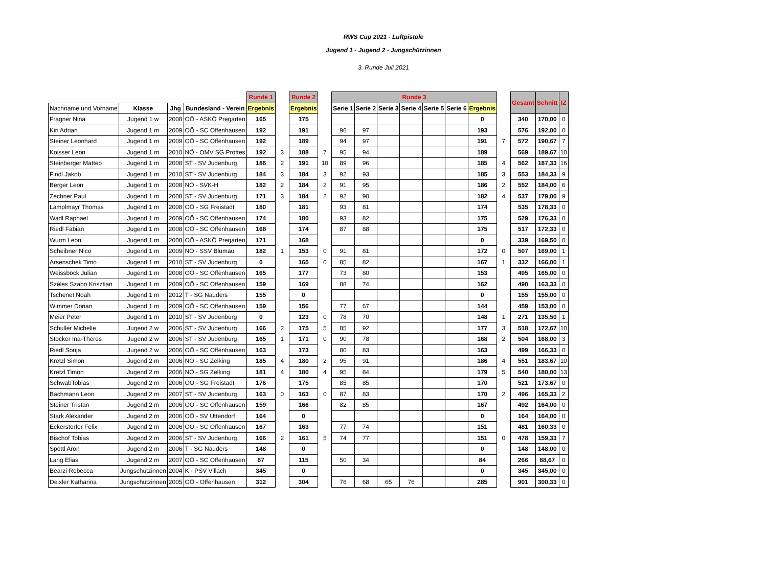RWS Cup 2021 - Luftpistole
Jugend 1 - Jugend 2 - Jungschützinnen
3. Runde Juli 2021
| | | | | Runde 1 | | Runde 2 | | Runde 3 | | | | | | | | Gesamt | Schnitt | IZ |
| Nachname und Vorname | Klasse | Jhg | Bundesland - Verein | Ergebnis | | Ergebnis | | Serie 1 | Serie 2 | Serie 3 | Serie 4 | Serie 5 | Serie 6 | Ergebnis | | | | |
| Fragner Nina | Jugend 1 w | 2008 | OÖ - ASKÖ Pregarten | 165 | | 175 | | | | | | | | 0 | | 340 | 170,00 | 0 |
| Kiri Adrian | Jugend 1 m | 2009 | OÖ - SC Offenhausen | 192 | | 191 | | 96 | 97 | | | | | 193 | | 576 | 192,00 | 0 |
| Steiner Leonhard | Jugend 1 m | 2009 | OÖ - SC Offenhausen | 192 | | 189 | | 94 | 97 | | | | | 191 | 7 | 572 | 190,67 | 7 |
| Koisser Leon | Jugend 1 m | 2010 | NÖ - OMV SG Prottes | 192 | 3 | 188 | 7 | 95 | 94 | | | | | 189 | | 569 | 189,67 | 10 |
| Steinberger Matteo | Jugend 1 m | 2008 | ST - SV Judenburg | 186 | 2 | 191 | 10 | 89 | 96 | | | | | 185 | 4 | 562 | 187,33 | 16 |
| Findl Jakob | Jugend 1 m | 2010 | ST - SV Judenburg | 184 | 3 | 184 | 3 | 92 | 93 | | | | | 185 | 3 | 553 | 184,33 | 9 |
| Berger Leon | Jugend 1 m | 2008 | NÖ - SVK-H | 182 | 2 | 184 | 2 | 91 | 95 | | | | | 186 | 2 | 552 | 184,00 | 6 |
| Zechner Paul | Jugend 1 m | 2008 | ST - SV Judenburg | 171 | 3 | 184 | 2 | 92 | 90 | | | | | 182 | 4 | 537 | 179,00 | 9 |
| Lamplmayr Thomas | Jugend 1 m | 2008 | OÖ - SG Freistadt | 180 | | 181 | | 93 | 81 | | | | | 174 | | 535 | 178,33 | 0 |
| Wadl Raphael | Jugend 1 m | 2009 | OÖ - SC Offenhausen | 174 | | 180 | | 93 | 82 | | | | | 175 | | 529 | 176,33 | 0 |
| Riedl Fabian | Jugend 1 m | 2008 | OÖ - SC Offenhausen | 168 | | 174 | | 87 | 88 | | | | | 175 | | 517 | 172,33 | 0 |
| Wurm Leon | Jugend 1 m | 2008 | OÖ - ASKÖ Pregarten | 171 | | 168 | | | | | | | | 0 | | 339 | 169,50 | 0 |
| Scheibner Nico | Jugend 1 m | 2009 | NÖ - SSV Blumau | 182 | 1 | 153 | 0 | 91 | 81 | | | | | 172 | 0 | 507 | 169,00 | 1 |
| Arsenschek Timo | Jugend 1 m | 2010 | ST - SV Judenburg | 0 | | 165 | 0 | 85 | 82 | | | | | 167 | 1 | 332 | 166,00 | 1 |
| Weissböck Julian | Jugend 1 m | 2008 | OÖ - SC Offenhausen | 165 | | 177 | | 73 | 80 | | | | | 153 | | 495 | 165,00 | 0 |
| Szeles Szabo Krisztian | Jugend 1 m | 2009 | OÖ - SC Offenhausen | 159 | | 169 | | 88 | 74 | | | | | 162 | | 490 | 163,33 | 0 |
| Tschenet Noah | Jugend 1 m | 2012 | T - SG Nauders | 155 | | 0 | | | | | | | | 0 | | 155 | 155,00 | 0 |
| Wimmer Dorian | Jugend 1 m | 2009 | OÖ - SC Offenhausen | 159 | | 156 | | 77 | 67 | | | | | 144 | | 459 | 153,00 | 0 |
| Meier Peter | Jugend 1 m | 2010 | ST - SV Judenburg | 0 | | 123 | 0 | 78 | 70 | | | | | 148 | 1 | 271 | 135,50 | 1 |
| Schuller Michelle | Jugend 2 w | 2006 | ST - SV Judenburg | 166 | 2 | 175 | 5 | 85 | 92 | | | | | 177 | 3 | 518 | 172,67 | 10 |
| Stocker Ina-Theres | Jugend 2 w | 2006 | ST - SV Judenburg | 165 | 1 | 171 | 0 | 90 | 78 | | | | | 168 | 2 | 504 | 168,00 | 3 |
| Riedl Sonja | Jugend 2 w | 2006 | OÖ - SC Offenhausen | 163 | | 173 | | 80 | 83 | | | | | 163 | | 499 | 166,33 | 0 |
| Kretzl Simon | Jugend 2 m | 2006 | NÖ - SG Zelking | 185 | 4 | 180 | 2 | 95 | 91 | | | | | 186 | 4 | 551 | 183,67 | 10 |
| Kretzl Timon | Jugend 2 m | 2006 | NÖ - SG Zelking | 181 | 4 | 180 | 4 | 95 | 84 | | | | | 179 | 5 | 540 | 180,00 | 13 |
| SchwabTobias | Jugend 2 m | 2006 | OÖ - SG Freistadt | 176 | | 175 | | 85 | 85 | | | | | 170 | | 521 | 173,67 | 0 |
| Bachmann Leon | Jugend 2 m | 2007 | ST - SV Judenburg | 163 | 0 | 163 | 0 | 87 | 83 | | | | | 170 | 2 | 496 | 165,33 | 2 |
| Steiner Tristan | Jugend 2 m | 2006 | OÖ - SC Offenhausen | 159 | | 166 | | 82 | 85 | | | | | 167 | | 492 | 164,00 | 0 |
| Stark Alexander | Jugend 2 m | 2006 | OÖ - SV Uttendorf | 164 | | 0 | | | | | | | | 0 | | 164 | 164,00 | 0 |
| Eckerstorfer Felix | Jugend 2 m | 2006 | OÖ - SC Offenhausen | 167 | | 163 | | 77 | 74 | | | | | 151 | | 481 | 160,33 | 0 |
| Bischof Tobias | Jugend 2 m | 2006 | ST - SV Judenburg | 166 | 2 | 161 | 5 | 74 | 77 | | | | | 151 | 0 | 478 | 159,33 | 7 |
| Spöttl Aron | Jugend 2 m | 2006 | T - SG Nauders | 148 | | 0 | | | | | | | | 0 | | 148 | 148,00 | 0 |
| Lang Elias | Jugend 2 m | 2007 | OÖ - SC Offenhausen | 67 | | 115 | | 50 | 34 | | | | | 84 | | 266 | 88,67 | 0 |
| Bearzi Rebecca | Jungschützinnen | 2004 | K - PSV Villach | 345 | | 0 | | | | | | | | 0 | | 345 | 345,00 | 0 |
| Deixler Katharina | Jungschützinnen | 2005 | OÖ - Offenhausen | 312 | | 304 | | 76 | 68 | 65 | 76 | | | 285 | | 901 | 300,33 | 0 |